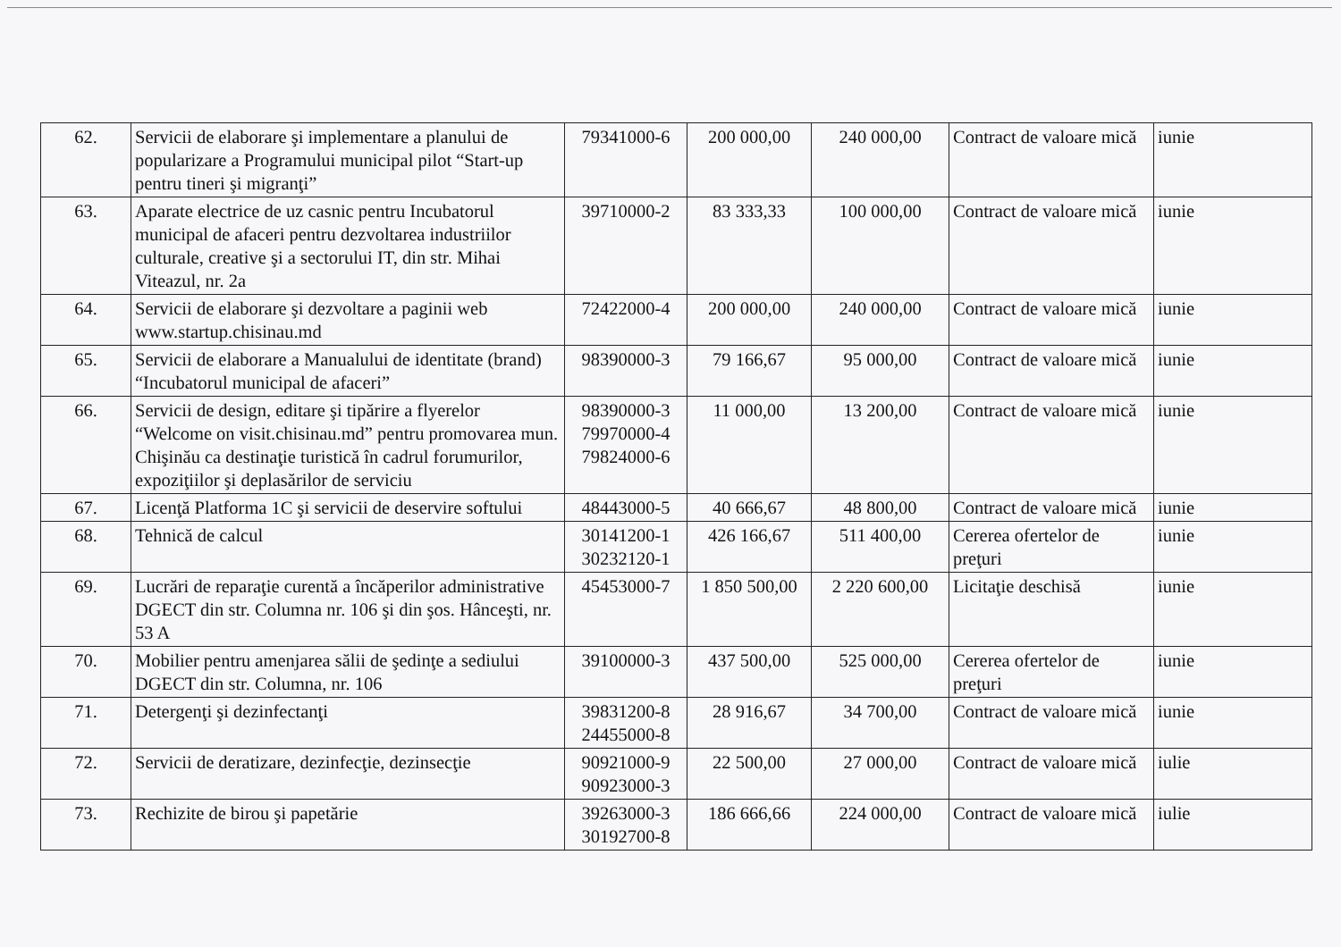| 62. | Servicii de elaborare şi implementare a planului de popularizare a Programului municipal pilot “Start-up pentru tineri şi migranţi” | 79341000-6 | 200 000,00 | 240 000,00 | Contract de valoare mică | iunie |
| 63. | Aparate electrice de uz casnic pentru Incubatorul municipal de afaceri pentru dezvoltarea industriilor culturale, creative şi a sectorului IT, din str. Mihai Viteazul, nr. 2a | 39710000-2 | 83 333,33 | 100 000,00 | Contract de valoare mică | iunie |
| 64. | Servicii de elaborare şi dezvoltare a paginii web www.startup.chisinau.md | 72422000-4 | 200 000,00 | 240 000,00 | Contract de valoare mică | iunie |
| 65. | Servicii de elaborare a Manualului de identitate (brand) “Incubatorul municipal de afaceri” | 98390000-3 | 79 166,67 | 95 000,00 | Contract de valoare mică | iunie |
| 66. | Servicii de design, editare şi tipărire a flyerelor “Welcome on visit.chisinau.md” pentru promovarea mun. Chişinău ca destinaţie turistică în cadrul forumurilor, expoziţiilor şi deplasărilor de serviciu | 98390000-3 79970000-4 79824000-6 | 11 000,00 | 13 200,00 | Contract de valoare mică | iunie |
| 67. | Licenţă Platforma 1C şi servicii de deservire softului | 48443000-5 | 40 666,67 | 48 800,00 | Contract de valoare mică | iunie |
| 68. | Tehnică de calcul | 30141200-1 30232120-1 | 426 166,67 | 511 400,00 | Cererea ofertelor de preţuri | iunie |
| 69. | Lucrări de reparaţie curentă a încăperilor administrative DGECT din str. Columna nr. 106 şi din şos. Hânceşti, nr. 53 A | 45453000-7 | 1 850 500,00 | 2 220 600,00 | Licitaţie deschisă | iunie |
| 70. | Mobilier pentru amenjarea sălii de şedinţe a sediului DGECT din str. Columna, nr. 106 | 39100000-3 | 437 500,00 | 525 000,00 | Cererea ofertelor de preţuri | iunie |
| 71. | Detergenţi şi dezinfectanţi | 39831200-8 24455000-8 | 28 916,67 | 34 700,00 | Contract de valoare mică | iunie |
| 72. | Servicii de deratizare, dezinfecţie, dezinsecţie | 90921000-9 90923000-3 | 22 500,00 | 27 000,00 | Contract de valoare mică | iulie |
| 73. | Rechizite de birou şi papetărie | 39263000-3 30192700-8 | 186 666,66 | 224 000,00 | Contract de valoare mică | iulie |